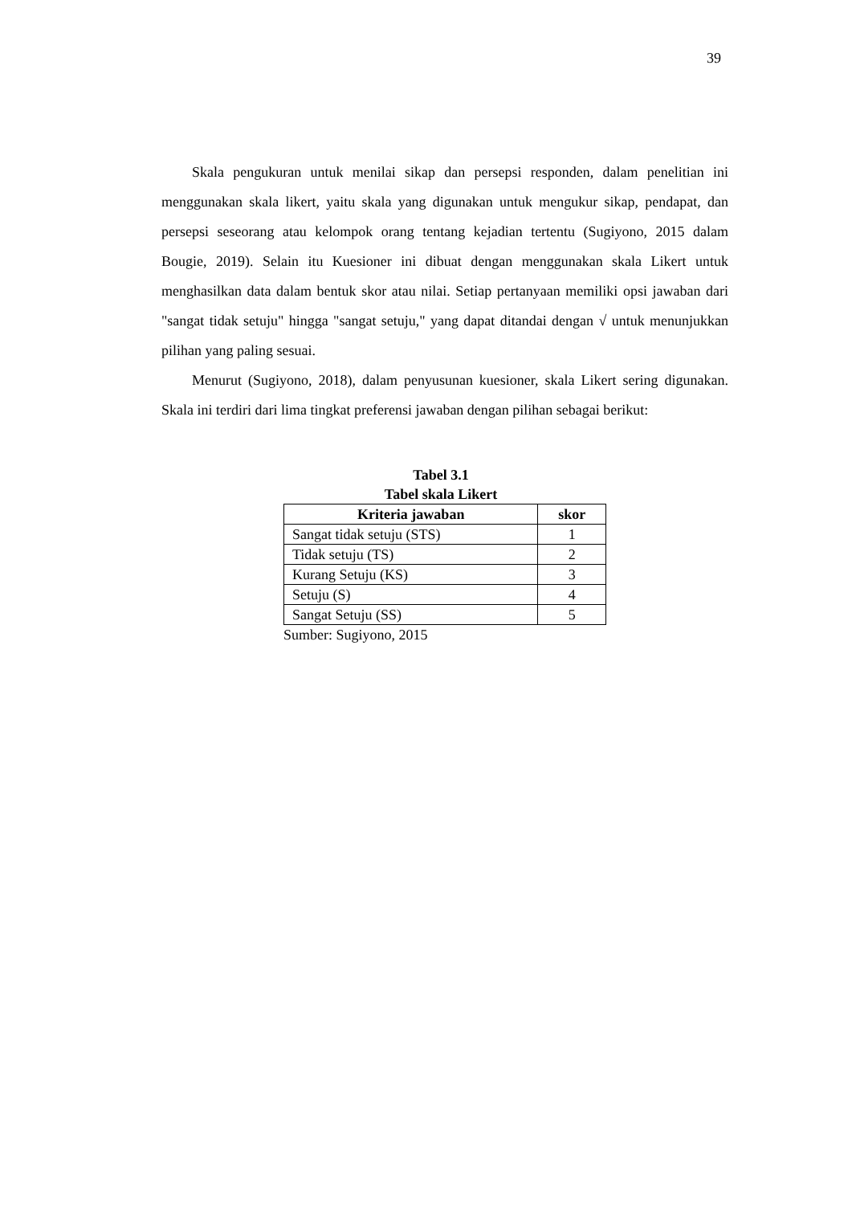39
Skala pengukuran untuk menilai sikap dan persepsi responden, dalam penelitian ini menggunakan skala likert, yaitu skala yang digunakan untuk mengukur sikap, pendapat, dan persepsi seseorang atau kelompok orang tentang kejadian tertentu (Sugiyono, 2015 dalam Bougie, 2019). Selain itu Kuesioner ini dibuat dengan menggunakan skala Likert untuk menghasilkan data dalam bentuk skor atau nilai. Setiap pertanyaan memiliki opsi jawaban dari "sangat tidak setuju" hingga "sangat setuju," yang dapat ditandai dengan √ untuk menunjukkan pilihan yang paling sesuai.
Menurut (Sugiyono, 2018), dalam penyusunan kuesioner, skala Likert sering digunakan. Skala ini terdiri dari lima tingkat preferensi jawaban dengan pilihan sebagai berikut:
Tabel 3.1
Tabel skala Likert
| Kriteria jawaban | skor |
| --- | --- |
| Sangat tidak setuju (STS) | 1 |
| Tidak setuju (TS) | 2 |
| Kurang Setuju (KS) | 3 |
| Setuju (S) | 4 |
| Sangat Setuju (SS) | 5 |
Sumber: Sugiyono, 2015